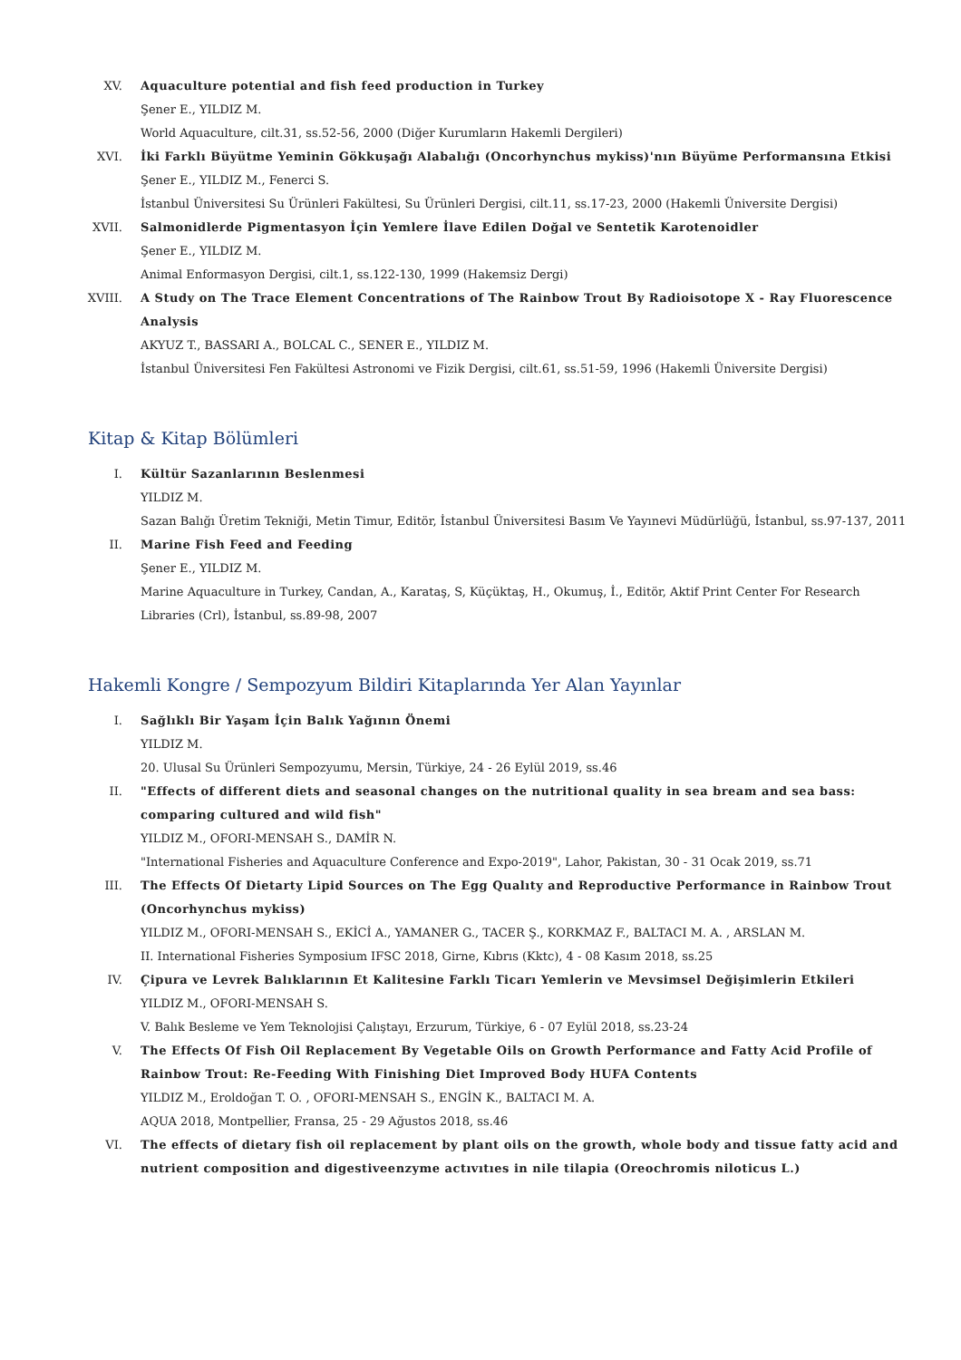XV. Aquaculture potential and fish feed production in Turkey
Şener E., YILDIZ M.
World Aquaculture, cilt.31, ss.52-56, 2000 (Diğer Kurumların Hakemli Dergileri)
XVI. İki Farklı Büyütme Yeminin Gökkuşağı Alabalığı (Oncorhynchus mykiss)'nın Büyüme Performansına Etkisi
Şener E., YILDIZ M., Fenerci S.
İstanbul Üniversitesi Su Ürünleri Fakültesi, Su Ürünleri Dergisi, cilt.11, ss.17-23, 2000 (Hakemli Üniversite Dergisi)
XVII. Salmonidlerde Pigmentasyon İçin Yemlere İlave Edilen Doğal ve Sentetik Karotenoidler
Şener E., YILDIZ M.
Animal Enformasyon Dergisi, cilt.1, ss.122-130, 1999 (Hakemsiz Dergi)
XVIII. A Study on The Trace Element Concentrations of The Rainbow Trout By Radioisotope X - Ray Fluorescence Analysis
AKYUZ T., BASSARI A., BOLCAL C., SENER E., YILDIZ M.
İstanbul Üniversitesi Fen Fakültesi Astronomi ve Fizik Dergisi, cilt.61, ss.51-59, 1996 (Hakemli Üniversite Dergisi)
Kitap & Kitap Bölümleri
I. Kültür Sazanlarının Beslenmesi
YILDIZ M.
Sazan Balığı Üretim Tekniği, Metin Timur, Editör, İstanbul Üniversitesi Basım Ve Yayınevi Müdürlüğü, İstanbul, ss.97-137, 2011
II. Marine Fish Feed and Feeding
Şener E., YILDIZ M.
Marine Aquaculture in Turkey, Candan, A., Karataş, S, Küçüktaş, H., Okumuş, İ., Editör, Aktif Print Center For Research Libraries (Crl), İstanbul, ss.89-98, 2007
Hakemli Kongre / Sempozyum Bildiri Kitaplarında Yer Alan Yayınlar
I. Sağlıklı Bir Yaşam İçin Balık Yağının Önemi
YILDIZ M.
20. Ulusal Su Ürünleri Sempozyumu, Mersin, Türkiye, 24 - 26 Eylül 2019, ss.46
II. "Effects of different diets and seasonal changes on the nutritional quality in sea bream and sea bass: comparing cultured and wild fish"
YILDIZ M., OFORI-MENSAH S., DAMİR N.
"International Fisheries and Aquaculture Conference and Expo-2019", Lahor, Pakistan, 30 - 31 Ocak 2019, ss.71
III. The Effects Of Dietarty Lipid Sources on The Egg Qualıty and Reproductive Performance in Rainbow Trout (Oncorhynchus mykiss)
YILDIZ M., OFORI-MENSAH S., EKİCİ A., YAMANER G., TACER Ş., KORKMAZ F., BALTACI M. A. , ARSLAN M.
II. International Fisheries Symposium IFSC 2018, Girne, Kıbrıs (Kktc), 4 - 08 Kasım 2018, ss.25
IV. Çipura ve Levrek Balıklarının Et Kalitesine Farklı Ticarı Yemlerin ve Mevsimsel Değişimlerin Etkileri
YILDIZ M., OFORI-MENSAH S.
V. Balık Besleme ve Yem Teknolojisi Çalıştayı, Erzurum, Türkiye, 6 - 07 Eylül 2018, ss.23-24
V. The Effects Of Fish Oil Replacement By Vegetable Oils on Growth Performance and Fatty Acid Profile of Rainbow Trout: Re-Feeding With Finishing Diet Improved Body HUFA Contents
YILDIZ M., Eroldoğan T. O. , OFORI-MENSAH S., ENGİN K., BALTACI M. A.
AQUA 2018, Montpellier, Fransa, 25 - 29 Ağustos 2018, ss.46
VI. The effects of dietary fish oil replacement by plant oils on the growth, whole body and tissue fatty acid and nutrient composition and digestiveenzyme actıvıtıes in nile tilapia (Oreochromis niloticus L.)